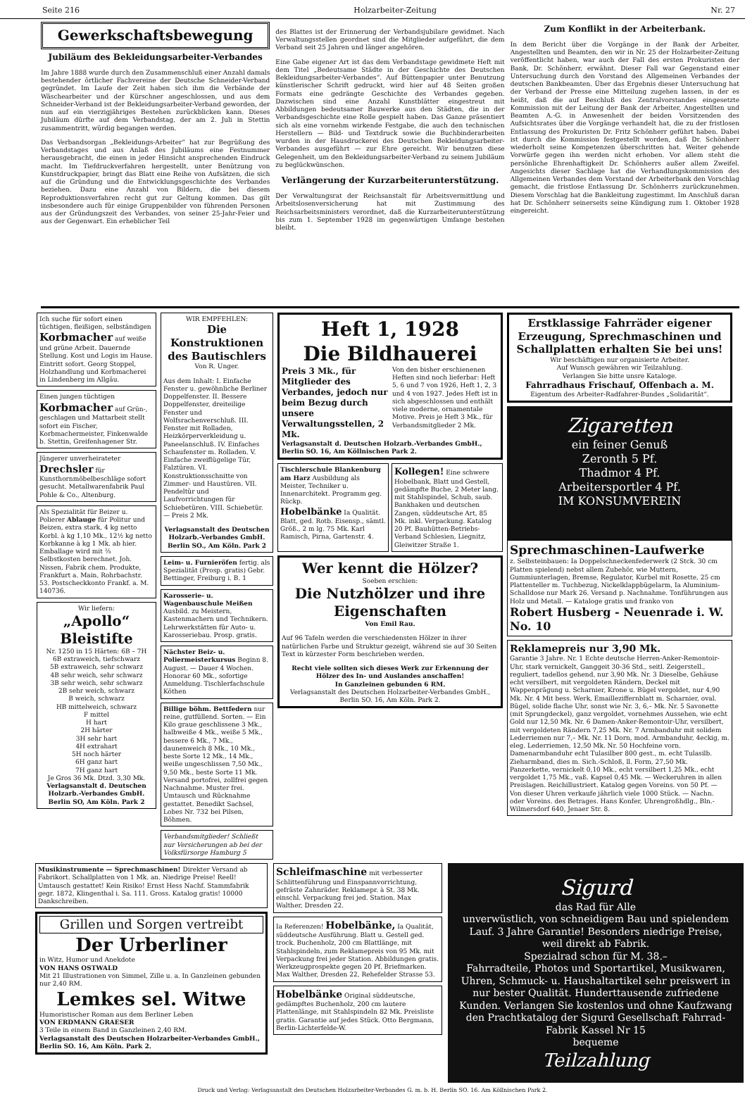Seite 216 Holzarbeiter-Zeitung Nr. 27
Gewerkschaftsbewegung
Jubiläum des Bekleidungsarbeiter-Verbandes
Im Jahre 1888 wurde durch den Zusammenschluß einer Anzahl damals bestehender örtlicher Fachvereine der Deutsche Schneider-Verband gegründet. Im Laufe der Zeit haben sich ihm die Verbände der Wäschearbeiter und der Kürschner angeschlossen, und aus dem Schneider-Verband ist der Bekleidungsarbeiter-Verband geworden, der nun auf ein vierzigjähriges Bestehen zurückblicken kann. Dieses Jubiläum dürfte auf dem Verbandstag, der am 2. Juli in Stettin zusammentritt, würdig begangen werden.
Das Verbandsorgan „Bekleidungs-Arbeiter“ hat zur Begrüßung des Verbandstages und aus Anlaß des Jubiläums eine Festnummer herausgebracht, die einen in jeder Hinsicht ansprechenden Eindruck macht. Im Tiefdruckverfahren hergestellt, unter Benützung von Kunstdruckpapier, bringt das Blatt eine Reihe von Aufsätzen, die sich auf die Gründung und die Entwicklungsgeschichte des Verbandes beziehen. Dazu eine Anzahl von Bildern, die bei diesem Reproduktionsverfahren recht gut zur Geltung kommen. Das gilt insbesondere auch für einige Gruppenbilder von führenden Personen aus der Gründungszeit des Verbandes, von seiner 25-Jahr-Feier und aus der Gegenwart. Ein erheblicher Teil
des Blattes ist der Erinnerung der Verbandsjubilare gewidmet. Nach Verwaltungsstellen geordnet sind die Mitglieder aufgeführt, die dem Verband seit 25 Jahren und länger angehören.
Eine Gabe eigener Art ist das dem Verbandstage gewidmete Heft mit dem Titel „Bedeutsame Städte in der Geschichte des Deutschen Bekleidungsarbeiter-Verbandes“. Auf Büttenpapier unter Benutzung künstlerischer Schrift gedruckt, wird hier auf 48 Seiten großen Formats eine gedrängte Geschichte des Verbandes gegeben. Dazwischen sind eine Anzahl Kunstblätter eingestreut mit Abbildungen bedeutsamer Bauwerke aus den Städten, die in der Verbandsgeschichte eine Rolle gespielt haben. Das Ganze präsentiert sich als eine vornehm wirkende Festgabe, die auch den technischen Herstellern — Bild- und Textdruck sowie die Buchbinderarbeiten wurden in der Hausdruckerei des Deutschen Bekleidungsarbeiter-Verbandes ausgeführt — zur Ehre gereicht. Wir benutzen diese Gelegenheit, um den Bekleidungsarbeiter-Verband zu seinem Jubiläum zu beglückwünschen.
Verlängerung der Kurzarbeiterunterstützung.
Der Verwaltungsrat der Reichsanstalt für Arbeitsvermittlung und Arbeitslosenversicherung hat mit Zustimmung des Reichsarbeitsministers verordnet, daß die Kurzarbeiterunterstützung bis zum 1. September 1928 im gegenwärtigen Umfange bestehen bleibt.
Zum Konflikt in der Arbeiterbank.
In dem Bericht über die Vorgänge in der Bank der Arbeiter, Angestellten und Beamten, den wir in Nr. 25 der Holzarbeiter-Zeitung veröffentlicht haben, war auch der Fall des ersten Prokuristen der Bank, Dr. Schönherr, erwähnt. Dieser Fall war Gegenstand einer Untersuchung durch den Vorstand des Allgemeinen Verbandes der deutschen Bankbeamten. Über das Ergebnis dieser Untersuchung hat der Verband der Presse eine Mitteilung zugehen lassen, in der es heißt, daß die auf Beschluß des Zentralvorstandes eingesetzte Kommission mit der Leitung der Bank der Arbeiter, Angestellten und Beamten A.-G. in Anwesenheit der beiden Vorsitzenden des Aufsichtsrates über die Vorgänge verhandelt hat, die zu der fristlosen Entlassung des Prokuristen Dr. Fritz Schönherr geführt haben. Dabei ist durch die Kommission festgestellt worden, daß Dr. Schönherr wiederholt seine Kompetenzen überschritten hat. Weiter gehende Vorwürfe gegen ihn werden nicht erhoben. Vor allem steht die persönliche Ehrenhaftigkeit Dr. Schönherrs außer allem Zweifel. Angesichts dieser Sachlage hat die Verhandlungskommission des Allgemeinen Verbandes dem Vorstand der Arbeiterbank den Vorschlag gemacht, die fristlose Entlassung Dr. Schönherrs zurückzunehmen. Diesem Vorschlag hat die Bankleitung zugestimmt. Im Anschluß daran hat Dr. Schönherr seinerseits seine Kündigung zum 1. Oktober 1928 eingereicht.
Ich suche für sofort einen tüchtigen, fleißigen, selbständigen Korbmacher auf weiße und grüne Arbeit. Dauernde Stellung. Kost und Logis im Hause. Eintritt sofort. Georg Stoppel, Holzhandlung und Korbmacherei in Lindenberg im Allgäu.
Einen jungen tüchtigen Korbmacher auf Grün-, geschlagen und Mattarbeit stellt sofort ein Fischer, Korbmachermeister, Finkenwalde b. Stettin, Greifenhagener Str.
Jüngerer unverheirateter Drechsler für Kunsthornmöbelbeschläge sofort gesucht. Metallwarenfabrik Paul Pohle & Co., Altenburg.
Als Spezialität für Beizer u. Polierer Ablauge für Politur und Beizen, extra stark, 4 kg netto Korbl. à kg 1,10 Mk., 12½ kg netto Korbkanne à kg 1 Mk. ab hier. Emballage wird mit ⅔ Selbstkosten berechnet. Joh. Nissen, Fabrik chem. Produkte, Frankfurt a. Main, Rohrbachstr. 53. Postscheckkonto Frankf. a. M. 140736.
Wir liefern:
„Apollo“ Bleistifte
Nr. 1250 in 15 Härten: 6B – 7H
6B extraweich, tiefschwarz
5B extraweich, sehr schwarz
4B sehr weich, sehr schwarz
3B sehr weich, sehr schwarz
2B sehr weich, schwarz
B weich, schwarz
HB mittelweich, schwarz
F mittel
H hart
2H härter
3H sehr hart
4H extrahart
5H noch härter
6H ganz hart
7H ganz hart
Je Gros 36 Mk. Dtzd. 3,30 Mk.
Verlagsanstalt d. Deutschen Holzarb.-Verbandes GmbH. Berlin SO, Am Köln. Park 2
WIR EMPFEHLEN:
Die Konstruktionen des Bautischlers
Von R. Unger.
Aus dem Inhalt: I. Einfache Fenster u. gewöhnliche Berliner Doppelfenster. II. Bessere Doppelfenster, dreiteilige Fenster und Wolfsrachenverschluß. III. Fenster mit Rolladen, Heizkörperverkleidung u. Paneelanschluß. IV. Einfaches Schaufenster m. Rolladen. V. Einfache zweiflügelige Tür, Falztüren. VI. Konstruktionsschnitte von Zimmer- und Haustüren. VII. Pendeltür und Laufvorrichtungen für Schiebetüren. VIII. Schiebetür. — Preis 2 Mk.
Verlagsanstalt des Deutschen Holzarb.-Verbandes GmbH. Berlin SO., Am Köln. Park 2
Leim- u. Furnieröfen fertig. als Spezialität (Prosp. gratis) Gebr. Bettinger, Freiburg i. B. 1
Karosserie- u. Wagenbauschule Meißen Ausbild. zu Meistern, Kastenmachern und Technikern. Lehrwerkstätten für Auto- u. Karosseriebau. Prosp. gratis.
Nächster Beiz- u. Poliermeisterkursus Beginn 8. August. — Dauer 4 Wochen. Honorar 60 Mk., sofortige Anmeldung. Tischlerfachschule Köthen
Billige böhm. Bettfedern nur reine, gutfüllend. Sorten. — Ein Kilo graue geschlissene 3 Mk., halbweiße 4 Mk., weiße 5 Mk., bessere 6 Mk., 7 Mk., daunenweich 8 Mk., 10 Mk., beste Sorte 12 Mk., 14 Mk., weiße ungeschlissen 7,50 Mk., 9,50 Mk., beste Sorte 11 Mk. Versand portofrei, zollfrei gegen Nachnahme. Muster frei. Umtausch und Rücknahme gestattet. Benedikt Sachsel, Lobes Nr. 732 bei Pilsen, Böhmen.
Verbandsmitglieder! Schließt nur Versicherungen ab bei der Volksfürsorge Hamburg 5
Heft 1, 1928
Die Bildhauerei
Preis 3 Mk., für Mitglieder des Verbandes, jedoch nur beim Bezug durch unsere Verwaltungsstellen, 2 Mk. Von den bisher erschienenen Heften sind noch lieferbar: Heft 5, 6 und 7 von 1926, Heft 1, 2, 3 und 4 von 1927. Jedes Heft ist in sich abgeschlossen und enthält viele moderne, ornamentale Motive. Preis je Heft 3 Mk., für Verbandsmitglieder 2 Mk.
Verlagsanstalt d. Deutschen Holzarb.-Verbandes GmbH., Berlin SO. 16, Am Köllnischen Park 2.
Tischlerschule Blankenburg am Harz Ausbildung als Meister, Techniker u. Innenarchitekt. Programm geg. Rückp.
Hobelbänke Ia Qualität. Blatt, ged. Rotb. Eisensp., sämtl. Größ., 2 m lg. 75 Mk. Karl Ramisch, Pirna, Gartenstr. 4.
Kollegen! Eine schwere Hobelbank, Blatt und Gestell, gedämpfte Buche, 2 Meter lang, mit Stahlspindel, Schub, saub. Bankhaken und deutschen Zangen, süddeutsche Art, 85 Mk. inkl. Verpackung. Katalog 20 Pf. Bauhütten-Betriebs-Verband Schlesien, Liegnitz, Gleiwitzer Straße 1.
Wer kennt die Hölzer?
Soeben erschien:
Die Nutzhölzer und ihre Eigenschaften
Von Emil Rau.
Auf 96 Tafeln werden die verschiedensten Hölzer in ihrer natürlichen Farbe und Struktur gezeigt, während sie auf 30 Seiten Text in kürzester Form beschrieben werden.
Recht viele sollten sich dieses Werk zur Erkennung der Hölzer des In- und Auslandes anschaffen!
In Ganzleinen gebunden 6 RM.
Verlagsanstalt des Deutschen Holzarbeiter-Verbandes GmbH., Berlin SO. 16, Am Köln. Park 2.
Erstklassige Fahrräder eigener Erzeugung, Sprechmaschinen und Schallplatten erhalten Sie bei uns!
Wir beschäftigen nur organisierte Arbeiter.
Auf Wunsch gewähren wir Teilzahlung.
Verlangen Sie bitte unsre Kataloge.
Fahrradhaus Frischauf, Offenbach a. M.
Eigentum des Arbeiter-Radfahrer-Bundes „Solidarität“.
Zigaretten
ein feiner Genuß
Zeronth 5 Pf.
Thadmor 4 Pf.
Arbeitersportler 4 Pf.
IM KONSUMVEREIN
Sprechmaschinen-Laufwerke
z. Selbsteinbauen: Ia Doppelschneckenfederwerk (2 Stck. 30 cm Platten spielend) nebst allem Zubehör, wie Muttern, Gummiunterlagen, Bremse, Regulator, Kurbel mit Rosette, 25 cm Plattenteller m. Tuchbezug, Nickelklappbügelarm, Ia Aluminium-Schalldose nur Mark 26. Versand p. Nachnahme. Tonführungen aus Holz und Metall. — Kataloge gratis und franko von
Robert Husberg - Neuenrade i. W. No. 10
Reklamepreis nur 3,90 Mk.
Garantie 3 Jahre. Nr. 1 Echte deutsche Herren-Anker-Remontoir-Uhr, stark vernickelt, Ganggeit 30-36 Std., seitl. Zeigerstell., reguliert, tadellos gehend, nur 3,90 Mk. Nr. 3 Dieselbe, Gehäuse echt versilbert, mit vergoldeten Rändern, Deckel mit Wappenprägung u. Scharnier, Krone u. Bügel vergoldet, nur 4,90 Mk. Nr. 4 Mit bess. Werk, Emailleziffernblatt m. Scharnier, oval. Bügel, solide flache Uhr, sonst wie Nr. 3, 6,– Mk. Nr. 5 Savonette (mit Sprungdeckel), ganz vergoldet, vornehmes Aussehen, wie echt Gold nur 12,50 Mk. Nr. 6 Damen-Anker-Remontoir-Uhr, versilbert, mit vergoldeten Rändern 7,25 Mk. Nr. 7 Armbanduhr mit solidem Lederriemen nur 7,– Mk. Nr. 11 Dorn, mod. Armbanduhr, 4eckig, m. eleg. Lederriemen, 12,50 Mk. Nr. 50 Hochfeine vorn. Damenarmbanduhr echt Tulasilber 800 gest., m. echt Tulasilb. Zieharmband, dies m. Sich.-Schloß, ll. Form, 27,50 Mk. Panzerkette, vernickelt 0,10 Mk., echt versilbert 1,25 Mk., echt vergoldet 1,75 Mk., vaß. Kapsel 0,45 Mk. — Weckeruhren in allen Preislagen. Reichillustriert. Katalog gegen Voreins. von 50 Pf. — Von dieser Uhren verkaufe jährlich viele 1000 Stück. — Nachn. oder Voreins. des Betrages. Hans Konfer, Uhrengroßhdlg., Bln.-Wilmersdorf 640, Jenaer Str. 8.
Musikinstrumente — Sprechmaschinen! Direkter Versand ab Fabrikort. Schallplatten von 1 Mk. an. Niedrige Preise! Reell! Umtausch gestattet! Kein Risiko! Ernst Hess Nachf. Stammfabrik gegr. 1872, Klingenthal i. Sa. 111. Gross. Katalog gratis! 10000 Dankschreiben.
Grillen und Sorgen vertreibt
Der Urberliner
in Witz, Humor und Anekdote
VON HANS OSTWALD
Mit 21 Illustrationen von Simmel, Zille u. a. In Ganzleinen gebunden nur 2,40 RM.
Lemkes sel. Witwe
Humoristischer Roman aus dem Berliner Leben
VON ERDMANN GRAESER
3 Teile in einem Band in Ganzleinen 2,40 RM.
Verlagsanstalt des Deutschen Holzarbeiter-Verbandes GmbH., Berlin SO. 16, Am Köln. Park 2.
Schleifmaschine mit verbesserter Schlittenführung und Einspannvorrichtung, gefräste Zahnräder. Reklamepr. à St. 38 Mk. einschl. Verpackung frei jed. Station. Max Walther, Dresden 22.
Ia Referenzen! Hobelbänke, Ia Qualität, süddeutsche Ausführung. Blatt u. Gestell ged. trock. Buchenholz, 200 cm Blattlänge, mit Stahlspindeln, zum Reklamepreis von 95 Mk. mit Verpackung frei jeder Station. Abbildungen gratis. Werkzeugprospekte gegen 20 Pf. Briefmarken. Max Walther, Dresden 22, Rehefelder Strasse 53.
Hobelbänke Original süddeutsche, gedämpftes Buchenholz, 200 cm lautere Plattenlänge, mit Stahlspindeln 82 Mk. Preisliste gratis. Garantie auf jedes Stück. Otto Bergmann, Berlin-Lichterfelde-W.
Sigurd
das Rad für Alle
unverwüstlich, von schneidigem Bau und spielendem Lauf. 3 Jahre Garantie! Besonders niedrige Preise, weil direkt ab Fabrik.
Spezialrad schon für M. 38.–
Fahrradteile, Photos und Sportartikel, Musikwaren, Uhren, Schmuck- u. Haushaltartikel sehr preiswert in nur bester Qualität. Hunderttausende zufriedene Kunden. Verlangen Sie kostenlos und ohne Kaufzwang den Prachtkatalog der Sigurd Gesellschaft Fahrrad-Fabrik Kassel Nr 15
bequeme
Teilzahlung
Druck und Verlag: Verlagsanstalt des Deutschen Holzarbeiter-Verbandes G. m. b. H. Berlin SO. 16. Am Köllnischen Park 2.